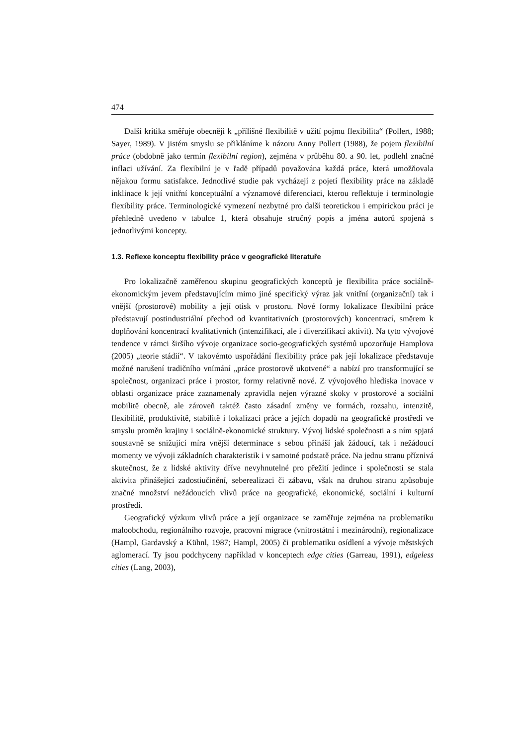474
Další kritika směřuje obecněji k „přílišné flexibilitě v užití pojmu flexibilita“ (Pollert, 1988; Sayer, 1989). V jistém smyslu se přikláníme k názoru Anny Pollert (1988), že pojem flexibilní práce (obdobně jako termín flexibilní region), zejména v průběhu 80. a 90. let, podlehl značné inflaci užívání. Za flexibilní je v řadě případů považována každá práce, která umožňovala nějakou formu satisfakce. Jednotlivé studie pak vycházejí z pojetí flexibility práce na základě inklinace k její vnitřní konceptuální a významové diferenciaci, kterou reflektuje i terminologie flexibility práce. Terminologické vymezení nezbytné pro další teoretickou i empirickou práci je přehledně uvedeno v tabulce 1, která obsahuje stručný popis a jména autorů spojená s jednotlivými koncepty.
1.3. Reflexe konceptu flexibility práce v geografické literatuře
Pro lokalizačně zaměřenou skupinu geografických konceptů je flexibilita práce sociálně-ekonomickým jevem představujícím mimo jiné specifický výraz jak vnitřní (organizační) tak i vnější (prostorové) mobility a její otisk v prostoru. Nové formy lokalizace flexibilní práce představují postindustriální přechod od kvantitativních (prostorových) koncentrací, směrem k doplňování koncentrací kvalitativních (intenzifikací, ale i diverzifikací aktivit). Na tyto vývojové tendence v rámci širšího vývoje organizace socio-geografických systémů upozorňuje Hamplova (2005) „teorie stádií“. V takovémto uspořádání flexibility práce pak její lokalizace představuje možné narušení tradičního vnímání „práce prostorově ukotvené“ a nabízí pro transformující se společnost, organizaci práce i prostor, formy relativně nové. Z vývojového hlediska inovace v oblasti organizace práce zaznamenaly zpravidla nejen výrazné skoky v prostorové a sociální mobilitě obecně, ale zároveň taktéž často zásadní změny ve formách, rozsahu, intenzitě, flexibilitě, produktivitě, stabilitě i lokalizaci práce a jejích dopadů na geografické prostředí ve smyslu proměn krajiny i sociálně-ekonomické struktury. Vývoj lidské společnosti a s ním spjatá soustavně se snižující míra vnější determinace s sebou přináší jak žádoucí, tak i nežádoucí momenty ve vývoji základních charakteristik i v samotné podstatě práce. Na jednu stranu příznivá skutečnost, že z lidské aktivity dříve nevyhnutelné pro přežití jedince i společnosti se stala aktivita přinášející zadostiučinění, seberealizaci či zábavu, však na druhou stranu způsobuje značné množství nežádoucích vlivů práce na geografické, ekonomické, sociální i kulturní prostředí.
Geografický výzkum vlivů práce a její organizace se zaměřuje zejména na problematiku maloobchodu, regionálního rozvoje, pracovní migrace (vnitrostátní i mezinárodní), regionalizace (Hampl, Gardavský a Kühnl, 1987; Hampl, 2005) či problematiku osídlení a vývoje městských aglomerací. Ty jsou podchyceny například v konceptech edge cities (Garreau, 1991), edgeless cities (Lang, 2003),